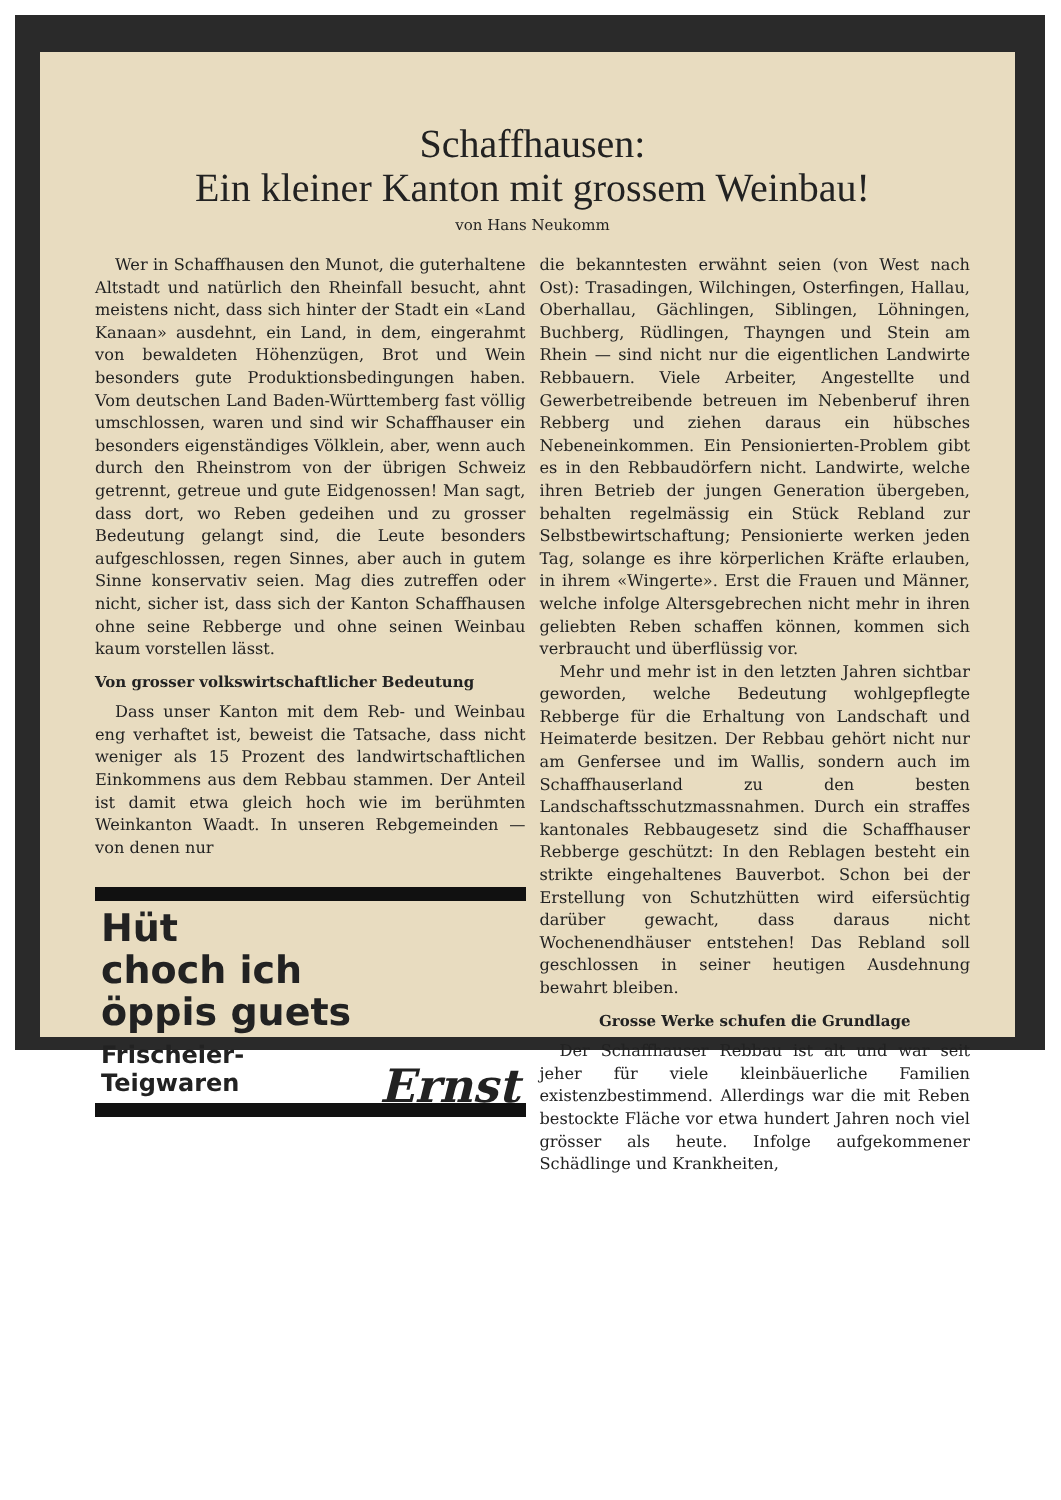Schaffhausen:
Ein kleiner Kanton mit grossem Weinbau!
von Hans Neukomm
Wer in Schaffhausen den Munot, die guterhaltene Altstadt und natürlich den Rheinfall besucht, ahnt meistens nicht, dass sich hinter der Stadt ein «Land Kanaan» ausdehnt, ein Land, in dem, eingerahmt von bewaldeten Höhenzügen, Brot und Wein besonders gute Produktionsbedingungen haben. Vom deutschen Land Baden-Württemberg fast völlig umschlossen, waren und sind wir Schaffhauser ein besonders eigenständiges Völklein, aber, wenn auch durch den Rheinstrom von der übrigen Schweiz getrennt, getreue und gute Eidgenossen! Man sagt, dass dort, wo Reben gedeihen und zu grosser Bedeutung gelangt sind, die Leute besonders aufgeschlossen, regen Sinnes, aber auch in gutem Sinne konservativ seien. Mag dies zutreffen oder nicht, sicher ist, dass sich der Kanton Schaffhausen ohne seine Rebberge und ohne seinen Weinbau kaum vorstellen lässt.
Von grosser volkswirtschaftlicher Bedeutung
Dass unser Kanton mit dem Reb- und Weinbau eng verhaftet ist, beweist die Tatsache, dass nicht weniger als 15 Prozent des landwirtschaftlichen Einkommens aus dem Rebbau stammen. Der Anteil ist damit etwa gleich hoch wie im berühmten Weinkanton Waadt. In unseren Rebgemeinden — von denen nur
Hüt
choch ich
öppis guets
Frischeier-
Teigwaren
Ernst
die bekanntesten erwähnt seien (von West nach Ost): Trasadingen, Wilchingen, Osterfingen, Hallau, Oberhallau, Gächlingen, Siblingen, Löhningen, Buchberg, Rüdlingen, Thayngen und Stein am Rhein — sind nicht nur die eigentlichen Landwirte Rebbauern. Viele Arbeiter, Angestellte und Gewerbetreibende betreuen im Nebenberuf ihren Rebberg und ziehen daraus ein hübsches Nebeneinkommen. Ein Pensionierten-Problem gibt es in den Rebbaudörfern nicht. Landwirte, welche ihren Betrieb der jungen Generation übergeben, behalten regelmässig ein Stück Rebland zur Selbstbewirtschaftung; Pensionierte werken jeden Tag, solange es ihre körperlichen Kräfte erlauben, in ihrem «Wingerte». Erst die Frauen und Männer, welche infolge Altersgebrechen nicht mehr in ihren geliebten Reben schaffen können, kommen sich verbraucht und überflüssig vor.
Mehr und mehr ist in den letzten Jahren sichtbar geworden, welche Bedeutung wohlgepflegte Rebberge für die Erhaltung von Landschaft und Heimaterde besitzen. Der Rebbau gehört nicht nur am Genfersee und im Wallis, sondern auch im Schaffhauserland zu den besten Landschaftsschutzmassnahmen. Durch ein straffes kantonales Rebbaugesetz sind die Schaffhauser Rebberge geschützt: In den Reblagen besteht ein strikte eingehaltenes Bauverbot. Schon bei der Erstellung von Schutzhütten wird eifersüchtig darüber gewacht, dass daraus nicht Wochenendhäuser entstehen! Das Rebland soll geschlossen in seiner heutigen Ausdehnung bewahrt bleiben.
Grosse Werke schufen die Grundlage
Der Schaffhauser Rebbau ist alt und war seit jeher für viele kleinbäuerliche Familien existenzbestimmend. Allerdings war die mit Reben bestockte Fläche vor etwa hundert Jahren noch viel grösser als heute. Infolge aufgekommener Schädlinge und Krankheiten,